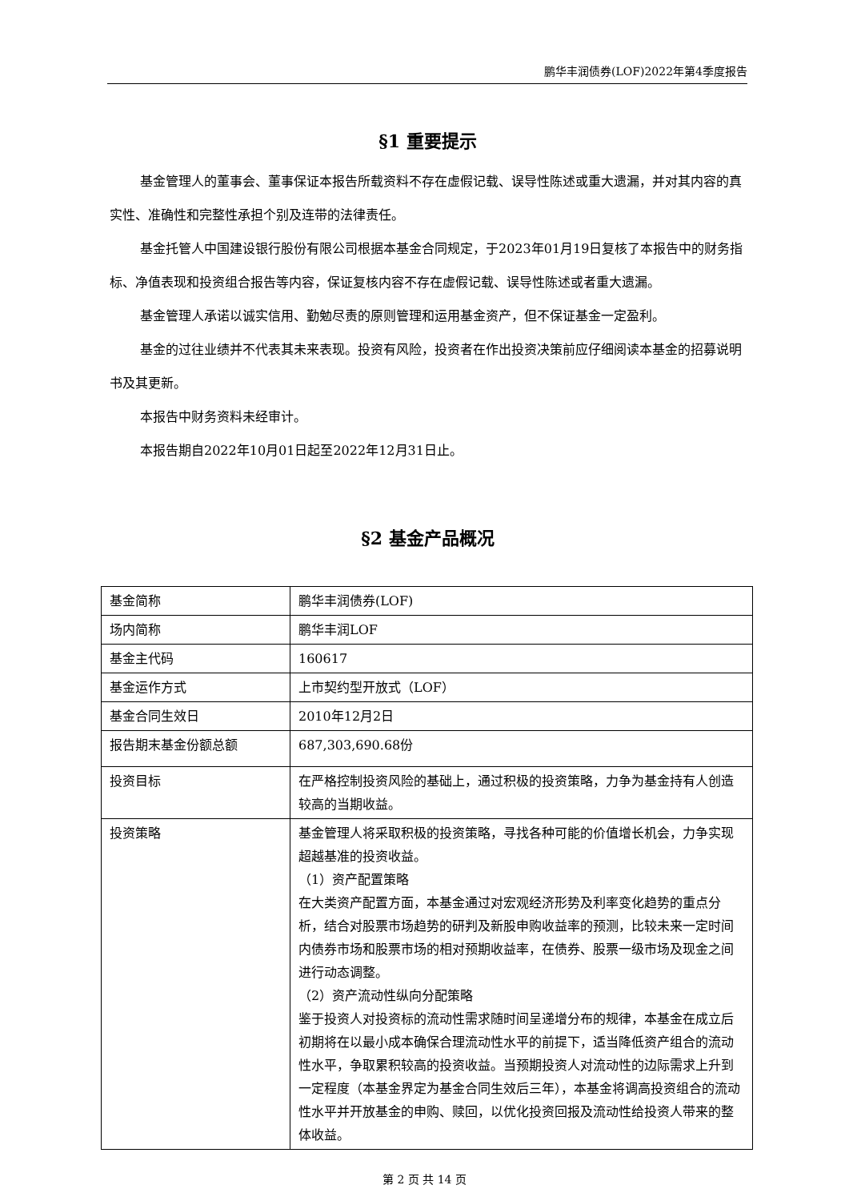鹏华丰润债券(LOF)2022年第4季度报告
§1 重要提示
基金管理人的董事会、董事保证本报告所载资料不存在虚假记载、误导性陈述或重大遗漏，并对其内容的真实性、准确性和完整性承担个别及连带的法律责任。
基金托管人中国建设银行股份有限公司根据本基金合同规定，于2023年01月19日复核了本报告中的财务指标、净值表现和投资组合报告等内容，保证复核内容不存在虚假记载、误导性陈述或者重大遗漏。
基金管理人承诺以诚实信用、勤勉尽责的原则管理和运用基金资产，但不保证基金一定盈利。
基金的过往业绩并不代表其未来表现。投资有风险，投资者在作出投资决策前应仔细阅读本基金的招募说明书及其更新。
本报告中财务资料未经审计。
本报告期自2022年10月01日起至2022年12月31日止。
§2 基金产品概况
| 基金简称 | 鹏华丰润债券(LOF) |
| 场内简称 | 鹏华丰润LOF |
| 基金主代码 | 160617 |
| 基金运作方式 | 上市契约型开放式（LOF） |
| 基金合同生效日 | 2010年12月2日 |
| 报告期末基金份额总额 | 687,303,690.68份 |
| 投资目标 | 在严格控制投资风险的基础上，通过积极的投资策略，力争为基金持有人创造较高的当期收益。 |
| 投资策略 | 基金管理人将采取积极的投资策略，寻找各种可能的价值增长机会，力争实现超越基准的投资收益。 （1）资产配置策略 在大类资产配置方面，本基金通过对宏观经济形势及利率变化趋势的重点分析，结合对股票市场趋势的研判及新股申购收益率的预测，比较未来一定时间内债券市场和股票市场的相对预期收益率，在债券、股票一级市场及现金之间进行动态调整。 （2）资产流动性纵向分配策略 鉴于投资人对投资标的流动性需求随时间呈递增分布的规律，本基金在成立后初期将在以最小成本确保合理流动性水平的前提下，适当降低资产组合的流动性水平，争取累积较高的投资收益。当预期投资人对流动性的边际需求上升到一定程度（本基金界定为基金合同生效后三年），本基金将调高投资组合的流动性水平并开放基金的申购、赎回，以优化投资回报及流动性给投资人带来的整体收益。 |
第 2 页 共 14 页